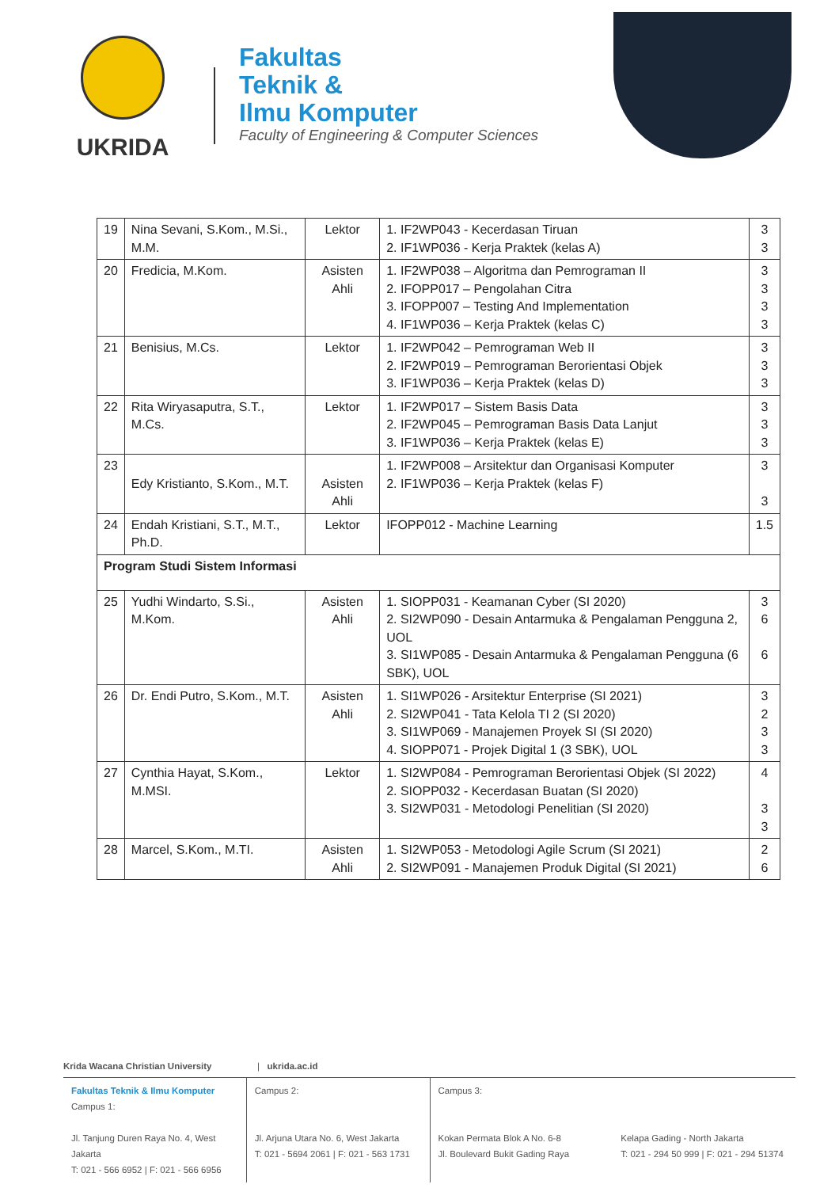UKRIDA
Fakultas
Teknik &
Ilmu Komputer
Faculty of Engineering & Computer Sciences
| 19 | Nina Sevani, S.Kom., M.Si., M.M. | Lektor | 1. IF2WP043 - Kecerdasan Tiruan 2. IF1WP036 - Kerja Praktek (kelas A) | 3 3 |
| 20 | Fredicia, M.Kom. | Asisten Ahli | 1. IF2WP038 – Algoritma dan Pemrograman II 2. IFOPP017 – Pengolahan Citra 3. IFOPP007 – Testing And Implementation 4. IF1WP036 – Kerja Praktek (kelas C) | 3 3 3 3 |
| 21 | Benisius, M.Cs. | Lektor | 1. IF2WP042 – Pemrograman Web II 2. IF2WP019 – Pemrograman Berorientasi Objek 3. IF1WP036 – Kerja Praktek (kelas D) | 3 3 3 |
| 22 | Rita Wiryasaputra, S.T., M.Cs. | Lektor | 1. IF2WP017 – Sistem Basis Data 2. IF2WP045 – Pemrograman Basis Data Lanjut 3. IF1WP036 – Kerja Praktek (kelas E) | 3 3 3 |
| 23 | Edy Kristianto, S.Kom., M.T. | Asisten Ahli | 1. IF2WP008 – Arsitektur dan Organisasi Komputer 2. IF1WP036 – Kerja Praktek (kelas F) | 3 3 |
| 24 | Endah Kristiani, S.T., M.T., Ph.D. | Lektor | IFOPP012 - Machine Learning | 1.5 |
| Program Studi Sistem Informasi | | | | |
| 25 | Yudhi Windarto, S.Si., M.Kom. | Asisten Ahli | 1. SIOPP031 - Keamanan Cyber (SI 2020) 2. SI2WP090 - Desain Antarmuka & Pengalaman Pengguna 2, UOL 3. SI1WP085 - Desain Antarmuka & Pengalaman Pengguna (6 SBK), UOL | 3 6 6 |
| 26 | Dr. Endi Putro, S.Kom., M.T. | Asisten Ahli | 1. SI1WP026 - Arsitektur Enterprise (SI 2021) 2. SI2WP041 - Tata Kelola TI 2 (SI 2020) 3. SI1WP069 - Manajemen Proyek SI (SI 2020) 4. SIOPP071 - Projek Digital 1 (3 SBK), UOL | 3 2 3 3 |
| 27 | Cynthia Hayat, S.Kom., M.MSI. | Lektor | 1. SI2WP084 - Pemrograman Berorientasi Objek (SI 2022) 2. SIOPP032 - Kecerdasan Buatan (SI 2020) 3. SI2WP031 - Metodologi Penelitian (SI 2020) | 4 3 3 |
| 28 | Marcel, S.Kom., M.TI. | Asisten Ahli | 1. SI2WP053 - Metodologi Agile Scrum (SI 2021) 2. SI2WP091 - Manajemen Produk Digital (SI 2021) | 2 6 |
Krida Wacana Christian University | ukrida.ac.id
Fakultas Teknik & Ilmu Komputer
Campus 1:
Jl. Tanjung Duren Raya No. 4, West Jakarta
T: 021 - 566 6952 | F: 021 - 566 6956
Campus 2:
Jl. Arjuna Utara No. 6, West Jakarta
T: 021 - 5694 2061 | F: 021 - 563 1731
Campus 3:
Kokan Permata Blok A No. 6-8
Jl. Boulevard Bukit Gading Raya
Kelapa Gading - North Jakarta
T: 021 - 294 50 999 | F: 021 - 294 51374